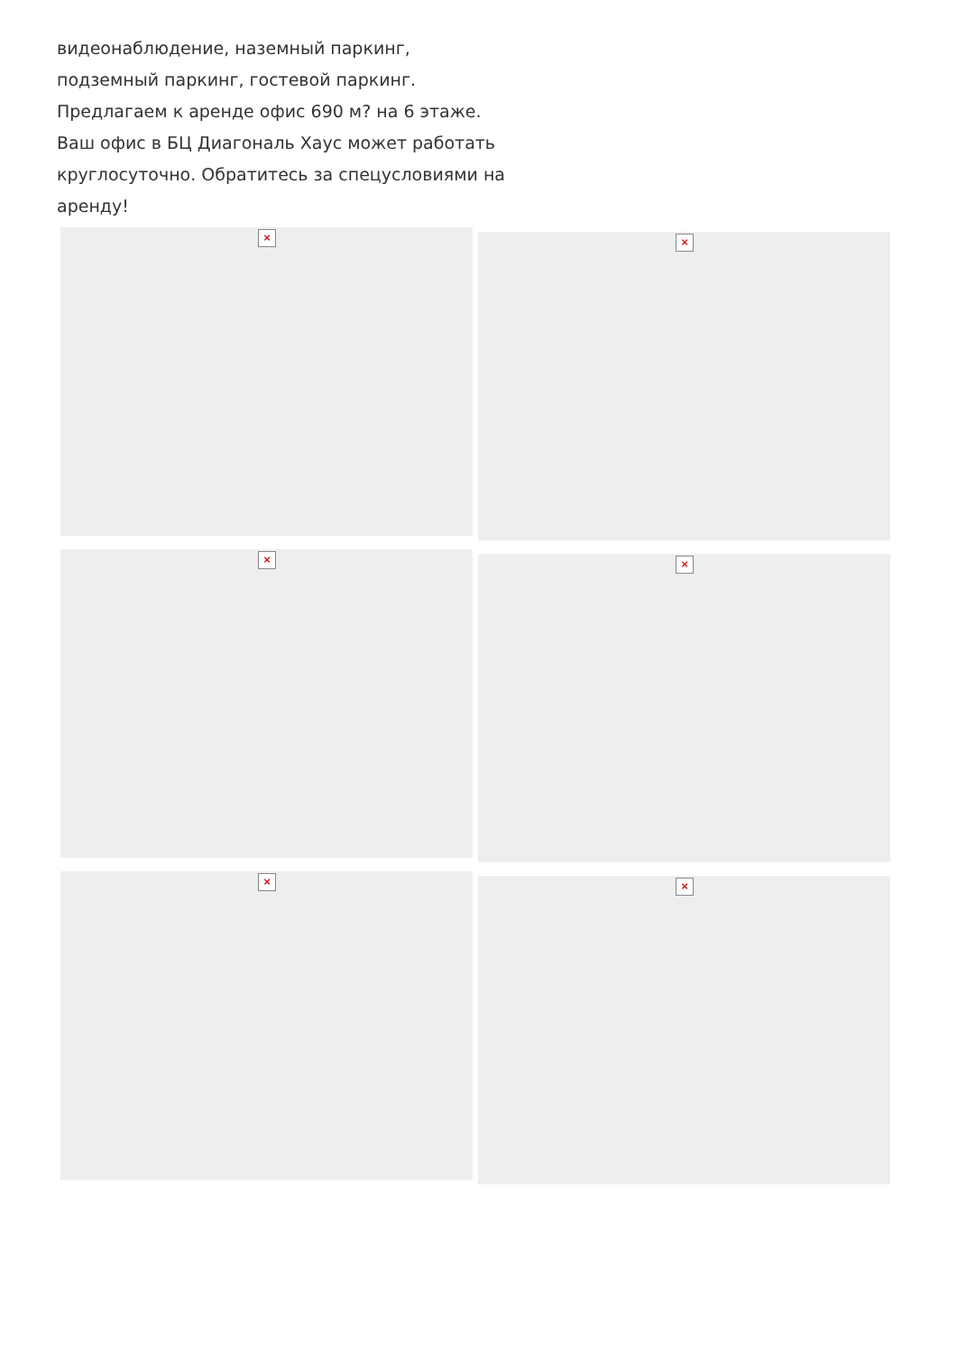видеонаблюдение, наземный паркинг, подземный паркинг, гостевой паркинг. Предлагаем к аренде офис 690 м? на 6 этаже. Ваш офис в БЦ Диагональ Хаус может работать круглосуточно. Обратитесь за спецусловиями на аренду!
×
×
×
×
×
×